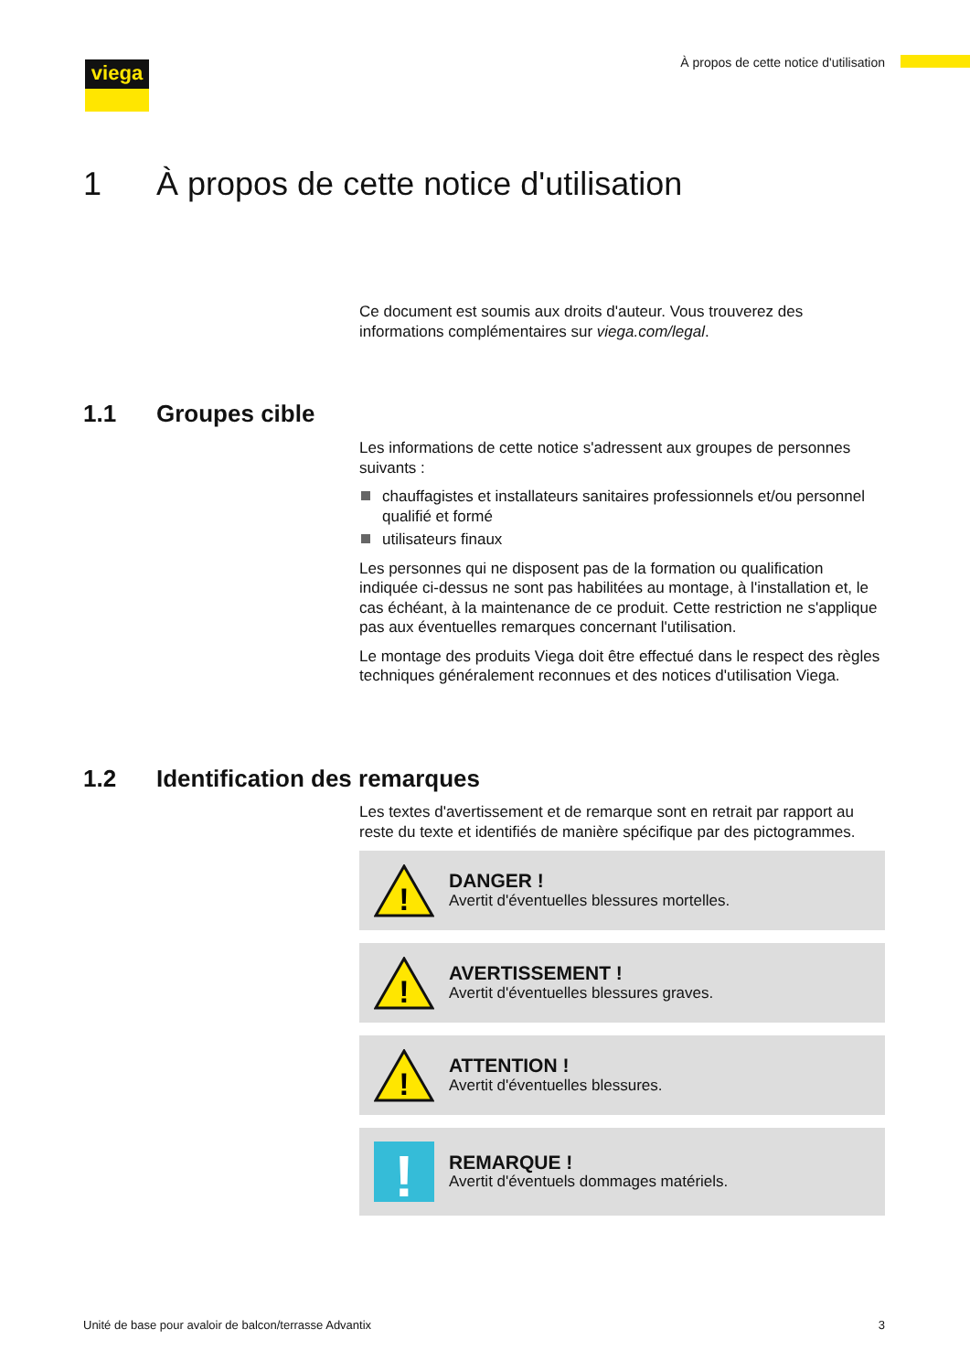viega
À propos de cette notice d'utilisation
1 À propos de cette notice d'utilisation
Ce document est soumis aux droits d'auteur. Vous trouverez des informations complémentaires sur viega.com/legal.
1.1 Groupes cible
Les informations de cette notice s'adressent aux groupes de personnes suivants :
chauffagistes et installateurs sanitaires professionnels et/ou personnel qualifié et formé
utilisateurs finaux
Les personnes qui ne disposent pas de la formation ou qualification indiquée ci-dessus ne sont pas habilitées au montage, à l'installation et, le cas échéant, à la maintenance de ce produit. Cette restriction ne s'applique pas aux éventuelles remarques concernant l'utilisation.
Le montage des produits Viega doit être effectué dans le respect des règles techniques généralement reconnues et des notices d'utilisation Viega.
1.2 Identification des remarques
Les textes d'avertissement et de remarque sont en retrait par rapport au reste du texte et identifiés de manière spécifique par des pictogrammes.
!
DANGER !
Avertit d'éventuelles blessures mortelles.
!
AVERTISSEMENT !
Avertit d'éventuelles blessures graves.
!
ATTENTION !
Avertit d'éventuelles blessures.
!
REMARQUE !
Avertit d'éventuels dommages matériels.
Unité de base pour avaloir de balcon/terrasse Advantix
3